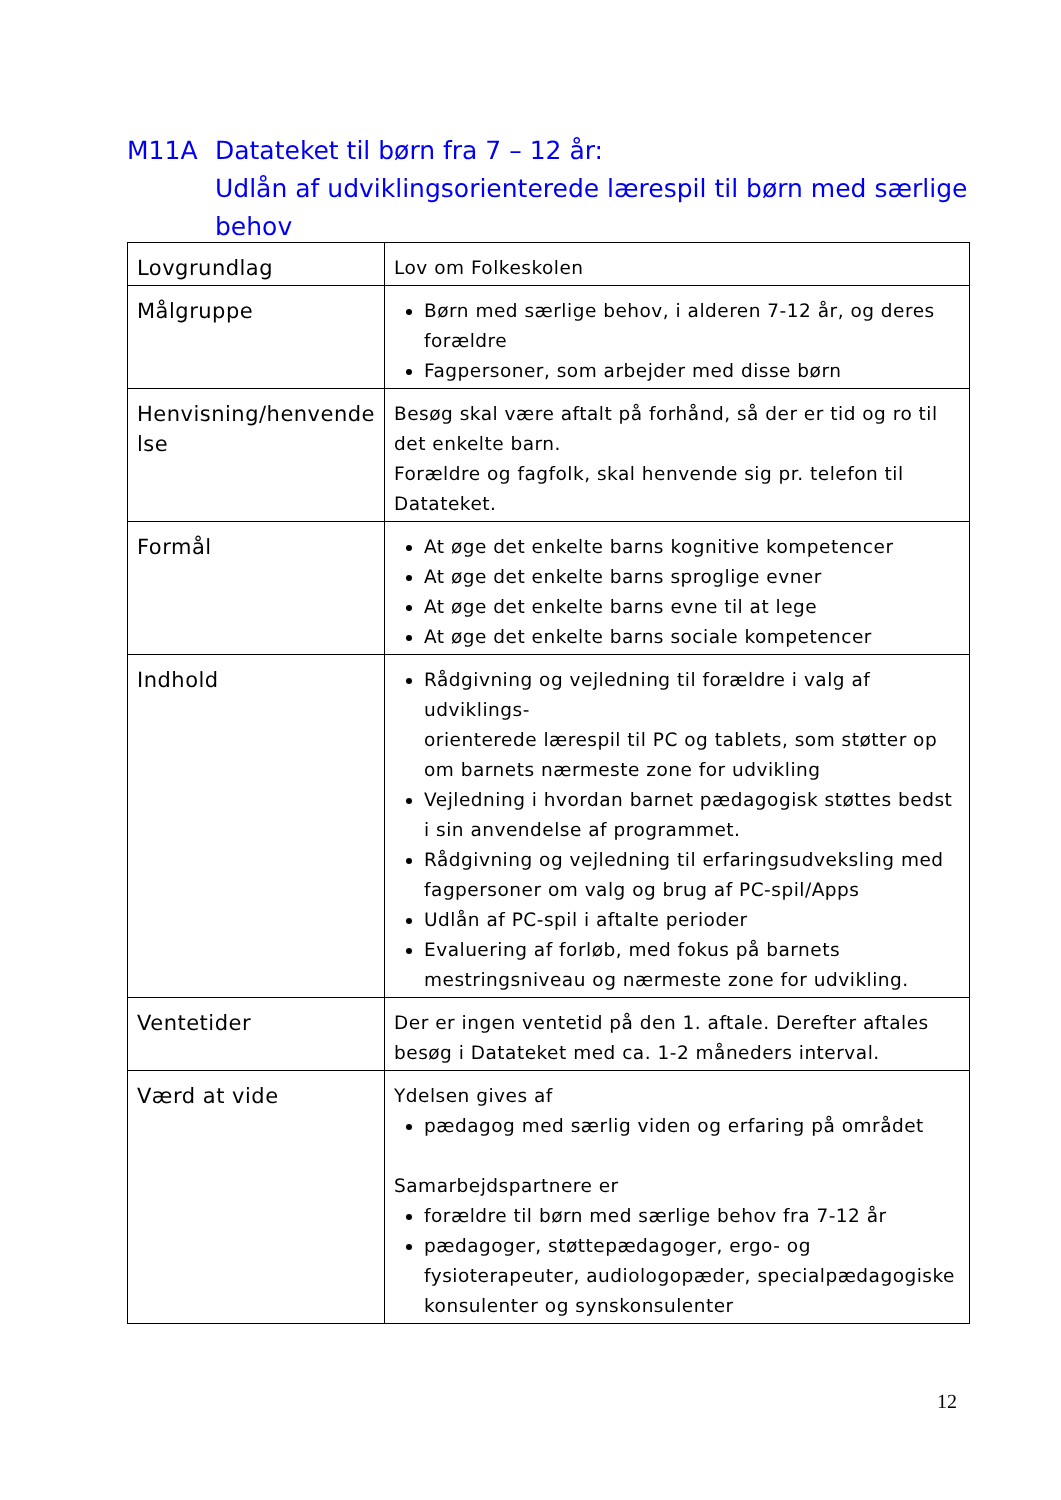M11A Datateket til børn fra 7 – 12 år:
Udlån af udviklingsorienterede lærespil til børn med særlige
behov
| Lovgrundlag | Lov om Folkeskolen |
| Målgruppe | Børn med særlige behov, i alderen 7-12 år, og deres forældre Fagpersoner, som arbejder med disse børn |
| Henvisning/henvende lse | Besøg skal være aftalt på forhånd, så der er tid og ro til det enkelte barn. Forældre og fagfolk, skal henvende sig pr. telefon til Datateket. |
| Formål | At øge det enkelte barns kognitive kompetencer At øge det enkelte barns sproglige evner At øge det enkelte barns evne til at lege At øge det enkelte barns sociale kompetencer |
| Indhold | Rådgivning og vejledning til forældre i valg af udviklings- orienterede lærespil til PC og tablets, som støtter op om barnets nærmeste zone for udvikling Vejledning i hvordan barnet pædagogisk støttes bedst i sin anvendelse af programmet. Rådgivning og vejledning til erfaringsudveksling med fagpersoner om valg og brug af PC-spil/Apps Udlån af PC-spil i aftalte perioder Evaluering af forløb, med fokus på barnets mestringsniveau og nærmeste zone for udvikling. |
| Ventetider | Der er ingen ventetid på den 1. aftale. Derefter aftales besøg i Datateket med ca. 1-2 måneders interval. |
| Værd at vide | Ydelsen gives af pædagog med særlig viden og erfaring på området Samarbejdspartnere er forældre til børn med særlige behov fra 7-12 år pædagoger, støttepædagoger, ergo- og fysioterapeuter, audiologopæder, specialpædagogiske konsulenter og synskonsulenter |
12